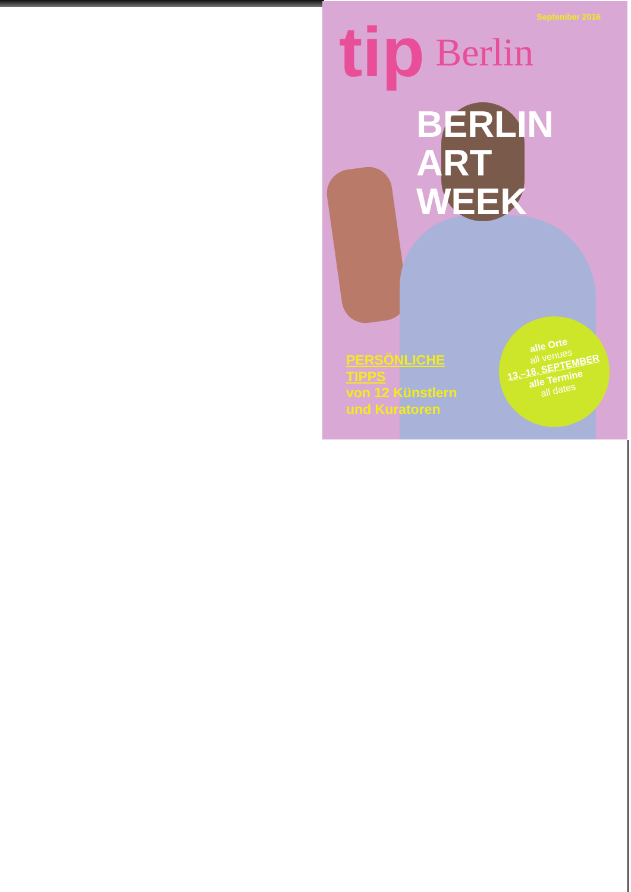September 2016
tip Berlin
BERLIN
ART WEEK
PERSÖNLICHE
TIPPS
von 12 Künstlern
und Kuratoren
alle Orte
all venues
13.–18. SEPTEMBER
alle Termine
all dates